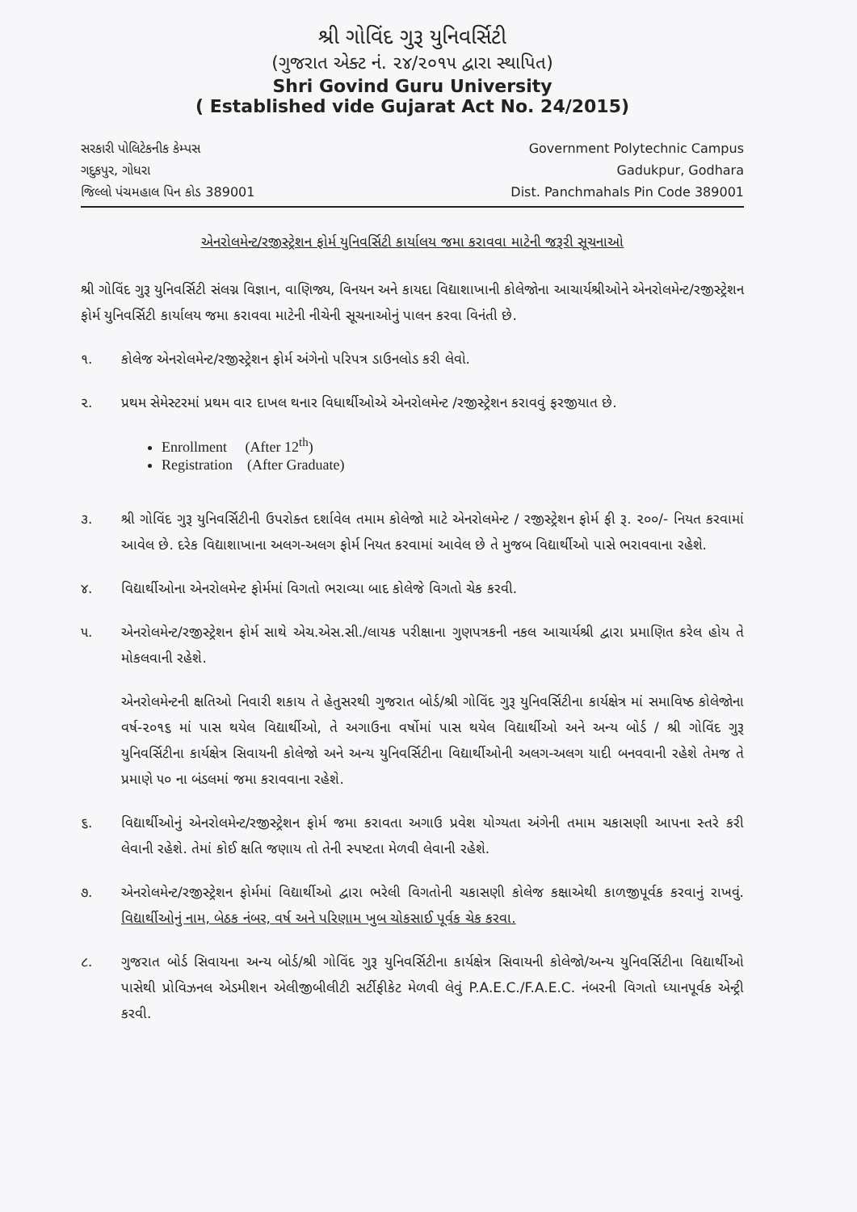શ્રી ગોવિંદ ગુરૂ યુનિવર્સિટી
(ગુજરાત એક્ટ નં. ૨૪/૨૦૧૫ દ્વારા સ્થાપિત)
Shri Govind Guru University
( Established vide Gujarat Act No. 24/2015)
સરકારી પોલિટેકનીક કેમ્પસ
ગદુકપુર, ગોધરા
જિલ્લો પંચમહાલ પિન કોડ 389001
Government Polytechnic Campus
Gadukpur, Godhara
Dist. Panchmahals Pin Code 389001
એનરોલમેન્ટ/રજીસ્ટ્રેશન ફોર્મ યુનિવર્સિટી કાર્યાલય જમા કરાવવા માટેની જરૂરી સૂચનાઓ
શ્રી ગોવિંદ ગુરૂ યુનિવર્સિટી સંલગ્ન વિજ્ઞાન, વાણિજ્ય, વિનયન અને કાયદા વિદ્યાશાખાની કોલેજોના આચાર્યશ્રીઓને એનરોલમેન્ટ/રજીસ્ટ્રેશન ફોર્મ યુનિવર્સિટી કાર્યાલય જમા કરાવવા માટેની નીચેની સૂચનાઓનું પાલન કરવા વિનંતી છે.
૧. કોલેજ એનરોલમેન્ટ/રજીસ્ટ્રેશન ફોર્મ અંગેનો પરિપત્ર ડાઉનલોડ કરી લેવો.
૨. પ્રથમ સેમેસ્ટરમાં પ્રથમ વાર દાખલ થનાર વિધાર્થીઓએ એનરોલમેન્ટ /રજીસ્ટ્રેશન કરાવવું ફરજીયાત છે.
Enrollment (After 12<sup>th</sup>)
Registration (After Graduate)
૩. શ્રી ગોવિંદ ગુરૂ યુનિવર્સિટીની ઉપરોક્ત દર્શાવેલ તમામ કોલેજો માટે એનરોલમેન્ટ / રજીસ્ટ્રેશન ફોર્મ ફી રૂ. ૨૦૦/- નિયત કરવામાં આવેલ છે. દરેક વિદ્યાશાખાના અલગ-અલગ ફોર્મ નિયત કરવામાં આવેલ છે તે મુજબ વિદ્યાર્થીઓ પાસે ભરાવવાના રહેશે.
૪. વિદ્યાર્થીઓના એનરોલમેન્ટ ફોર્મમાં વિગતો ભરાવ્યા બાદ કોલેજે વિગતો ચેક કરવી.
૫. એનરોલમેન્ટ/રજીસ્ટ્રેશન ફોર્મ સાથે એચ.એસ.સી./લાયક પરીક્ષાના ગુણપત્રકની નકલ આચાર્યશ્રી દ્વારા પ્રમાણિત કરેલ હોય તે મોકલવાની રહેશે.
એનરોલમેન્ટની ક્ષતિઓ નિવારી શકાય તે હેતુસરથી ગુજરાત બોર્ડ/શ્રી ગોવિંદ ગુરૂ યુનિવર્સિટીના કાર્યક્ષેત્ર માં સમાવિષ્ઠ કોલેજોના વર્ષ-૨૦૧૬ માં પાસ થયેલ વિદ્યાર્થીઓ, તે અગાઉના વર્ષોમાં પાસ થયેલ વિદ્યાર્થીઓ અને અન્ય બોર્ડ / શ્રી ગોવિંદ ગુરૂ યુનિવર્સિટીના કાર્યક્ષેત્ર સિવાયની કોલેજો અને અન્ય યુનિવર્સિટીના વિદ્યાર્થીઓની અલગ-અલગ યાદી બનવવાની રહેશે તેમજ તે પ્રમાણે ૫૦ ના બંડલમાં જમા કરાવવાના રહેશે.
૬. વિદ્યાર્થીઓનું એનરોલમેન્ટ/રજીસ્ટ્રેશન ફોર્મ જમા કરાવતા અગાઉ પ્રવેશ યોગ્યતા અંગેની તમામ ચકાસણી આપના સ્તરે કરી લેવાની રહેશે. તેમાં કોઈ ક્ષતિ જણાય તો તેની સ્પષ્ટતા મેળવી લેવાની રહેશે.
૭. એનરોલમેન્ટ/રજીસ્ટ્રેશન ફોર્મમાં વિદ્યાર્થીઓ દ્વારા ભરેલી વિગતોની ચકાસણી કોલેજ કક્ષાએથી કાળજીપૂર્વક કરવાનું રાખવું. વિદ્યાર્થીઓનું નામ, બેઠક નંબર, વર્ષ અને પરિણામ ખુબ ચોકસાઈ પૂર્વક ચેક કરવા.
૮. ગુજરાત બોર્ડ સિવાયના અન્ય બોર્ડ/શ્રી ગોવિંદ ગુરૂ યુનિવર્સિટીના કાર્યક્ષેત્ર સિવાયની કોલેજો/અન્ય યુનિવર્સિટીના વિદ્યાર્થીઓ પાસેથી પ્રોવિઝનલ એડમીશન એલીજીબીલીટી સર્ટીફીકેટ મેળવી લેવું P.A.E.C./F.A.E.C. નંબરની વિગતો ધ્યાનપૂર્વક એન્ટ્રી કરવી.